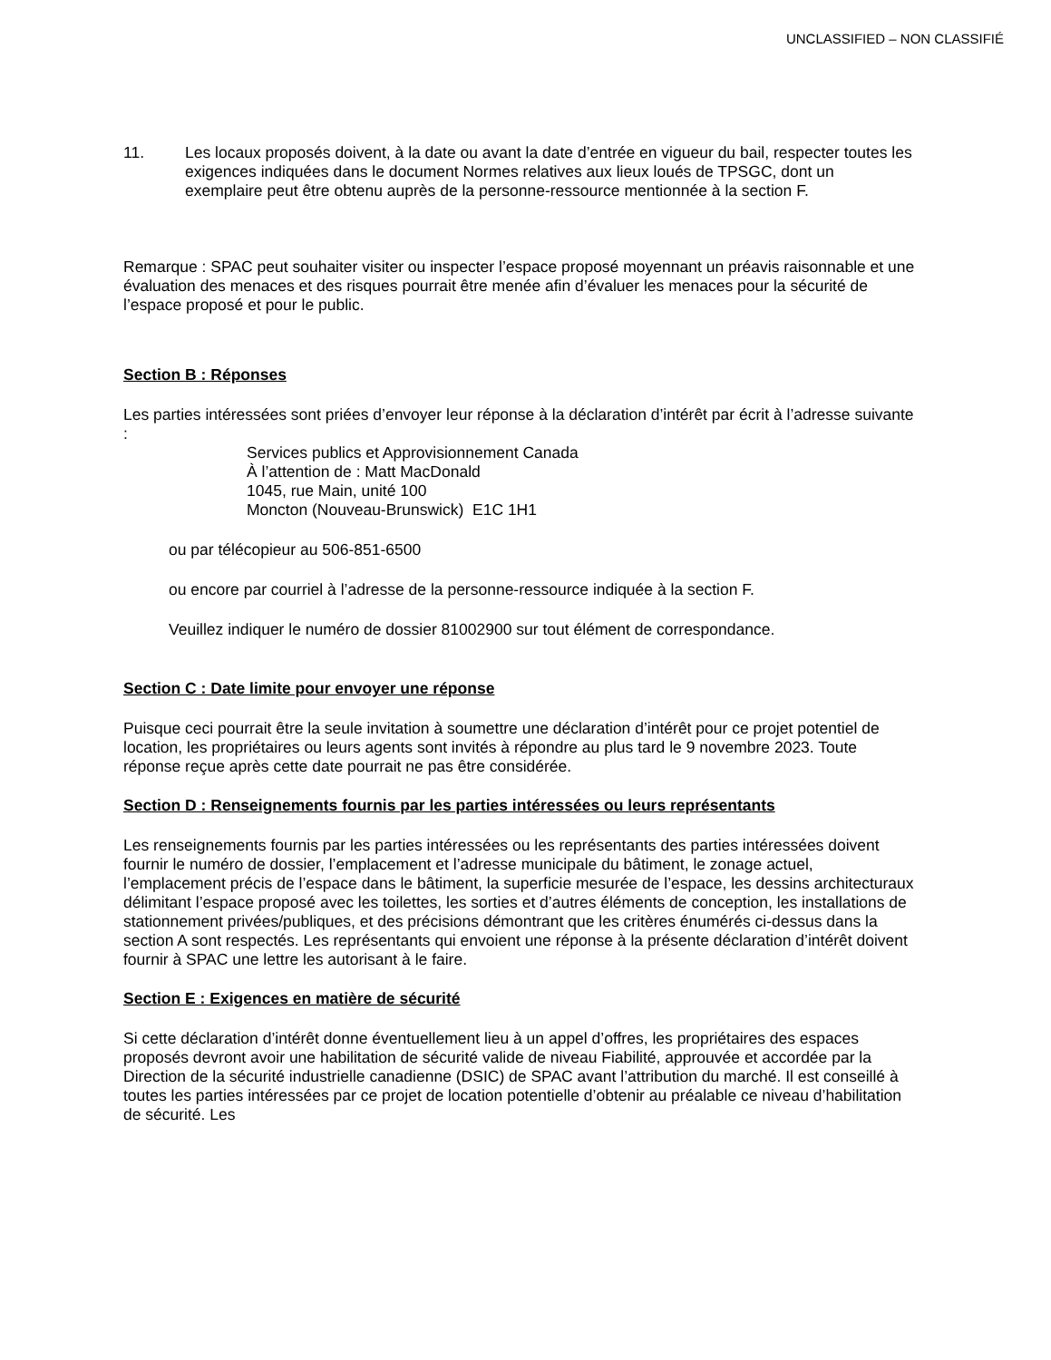UNCLASSIFIED – NON CLASSIFIÉ
11. Les locaux proposés doivent, à la date ou avant la date d’entrée en vigueur du bail, respecter toutes les exigences indiquées dans le document Normes relatives aux lieux loués de TPSGC, dont un exemplaire peut être obtenu auprès de la personne-ressource mentionnée à la section F.
Remarque : SPAC peut souhaiter visiter ou inspecter l’espace proposé moyennant un préavis raisonnable et une évaluation des menaces et des risques pourrait être menée afin d’évaluer les menaces pour la sécurité de l’espace proposé et pour le public.
Section B : Réponses
Les parties intéressées sont priées d’envoyer leur réponse à la déclaration d’intérêt par écrit à l’adresse suivante :
Services publics et Approvisionnement Canada
À l’attention de : Matt MacDonald
1045, rue Main, unité 100
Moncton (Nouveau-Brunswick) E1C 1H1
ou par télécopieur au 506-851-6500
ou encore par courriel à l’adresse de la personne-ressource indiquée à la section F.
Veuillez indiquer le numéro de dossier 81002900 sur tout élément de correspondance.
Section C : Date limite pour envoyer une réponse
Puisque ceci pourrait être la seule invitation à soumettre une déclaration d’intérêt pour ce projet potentiel de location, les propriétaires ou leurs agents sont invités à répondre au plus tard le 9 novembre 2023. Toute réponse reçue après cette date pourrait ne pas être considérée.
Section D : Renseignements fournis par les parties intéressées ou leurs représentants
Les renseignements fournis par les parties intéressées ou les représentants des parties intéressées doivent fournir le numéro de dossier, l’emplacement et l’adresse municipale du bâtiment, le zonage actuel, l’emplacement précis de l’espace dans le bâtiment, la superficie mesurée de l’espace, les dessins architecturaux délimitant l’espace proposé avec les toilettes, les sorties et d’autres éléments de conception, les installations de stationnement privées/publiques, et des précisions démontrant que les critères énumérés ci-dessus dans la section A sont respectés. Les représentants qui envoient une réponse à la présente déclaration d’intérêt doivent fournir à SPAC une lettre les autorisant à le faire.
Section E : Exigences en matière de sécurité
Si cette déclaration d’intérêt donne éventuellement lieu à un appel d’offres, les propriétaires des espaces proposés devront avoir une habilitation de sécurité valide de niveau Fiabilité, approuvée et accordée par la Direction de la sécurité industrielle canadienne (DSIC) de SPAC avant l’attribution du marché. Il est conseillé à toutes les parties intéressées par ce projet de location potentielle d’obtenir au préalable ce niveau d’habilitation de sécurité. Les